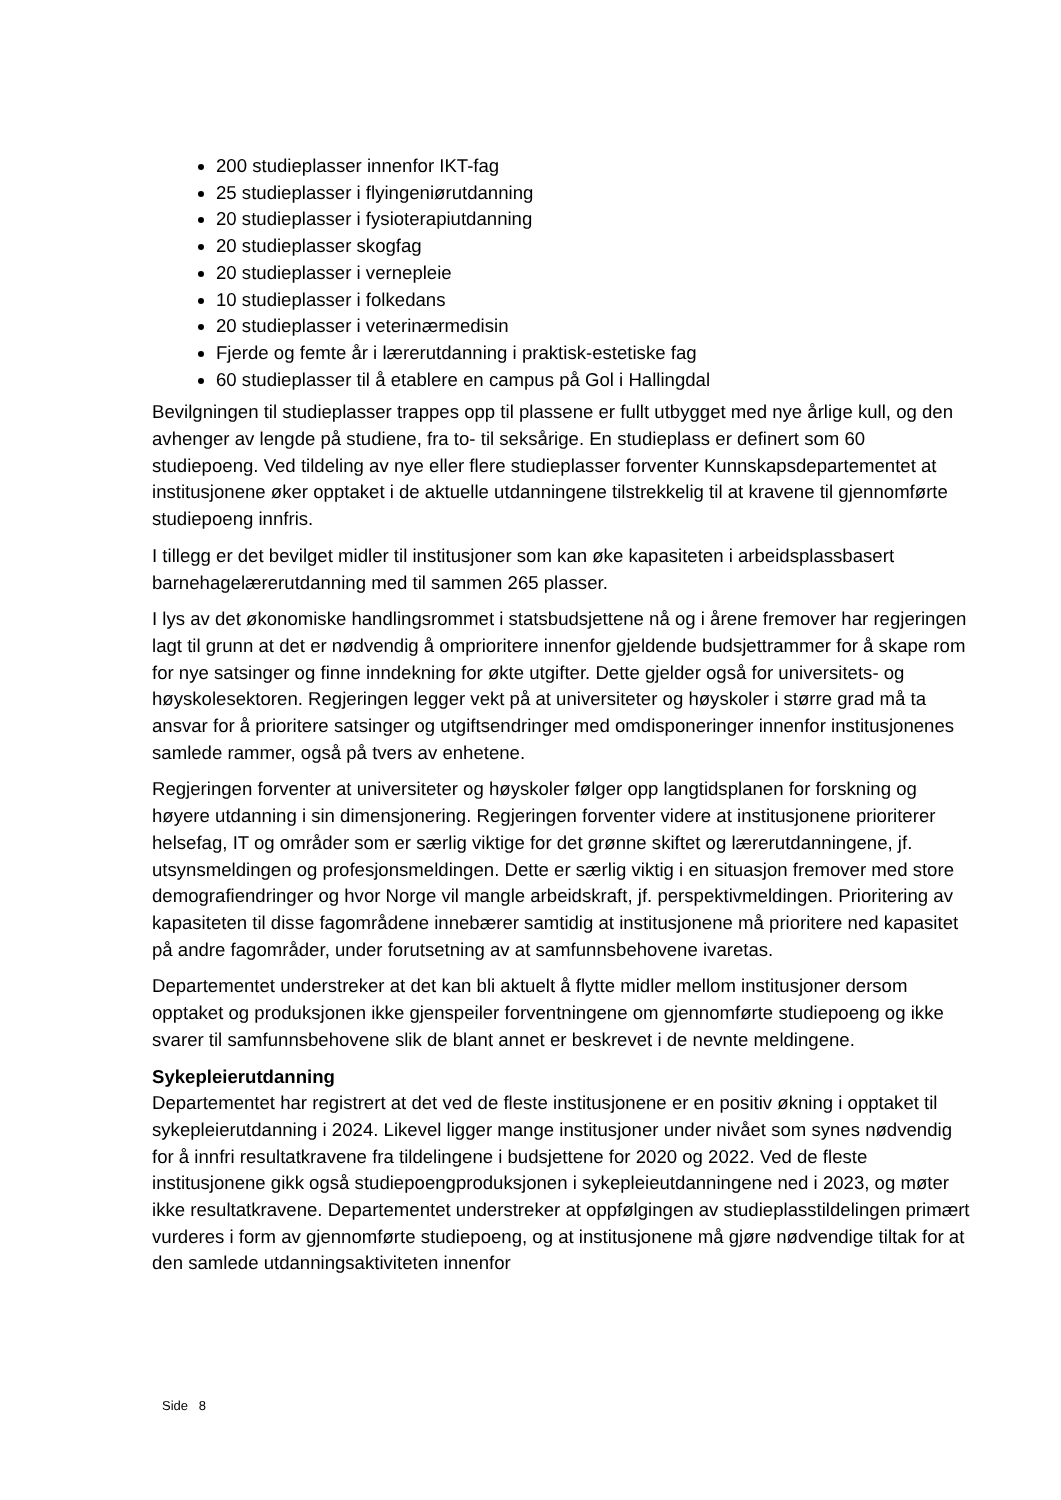200 studieplasser innenfor IKT-fag
25 studieplasser i flyingeniørutdanning
20 studieplasser i fysioterapiutdanning
20 studieplasser skogfag
20 studieplasser i vernepleie
10 studieplasser i folkedans
20 studieplasser i veterinærmedisin
Fjerde og femte år i lærerutdanning i praktisk-estetiske fag
60 studieplasser til å etablere en campus på Gol i Hallingdal
Bevilgningen til studieplasser trappes opp til plassene er fullt utbygget med nye årlige kull, og den avhenger av lengde på studiene, fra to- til seksårige. En studieplass er definert som 60 studiepoeng. Ved tildeling av nye eller flere studieplasser forventer Kunnskapsdepartementet at institusjonene øker opptaket i de aktuelle utdanningene tilstrekkelig til at kravene til gjennomførte studiepoeng innfris.
I tillegg er det bevilget midler til institusjoner som kan øke kapasiteten i arbeidsplassbasert barnehagelærerutdanning med til sammen 265 plasser.
I lys av det økonomiske handlingsrommet i statsbudsjettene nå og i årene fremover har regjeringen lagt til grunn at det er nødvendig å omprioritere innenfor gjeldende budsjettrammer for å skape rom for nye satsinger og finne inndekning for økte utgifter. Dette gjelder også for universitets- og høyskolesektoren. Regjeringen legger vekt på at universiteter og høyskoler i større grad må ta ansvar for å prioritere satsinger og utgiftsendringer med omdisponeringer innenfor institusjonenes samlede rammer, også på tvers av enhetene.
Regjeringen forventer at universiteter og høyskoler følger opp langtidsplanen for forskning og høyere utdanning i sin dimensjonering. Regjeringen forventer videre at institusjonene prioriterer helsefag, IT og områder som er særlig viktige for det grønne skiftet og lærerutdanningene, jf. utsynsmeldingen og profesjonsmeldingen. Dette er særlig viktig i en situasjon fremover med store demografiendringer og hvor Norge vil mangle arbeidskraft, jf. perspektivmeldingen. Prioritering av kapasiteten til disse fagområdene innebærer samtidig at institusjonene må prioritere ned kapasitet på andre fagområder, under forutsetning av at samfunnsbehovene ivaretas.
Departementet understreker at det kan bli aktuelt å flytte midler mellom institusjoner dersom opptaket og produksjonen ikke gjenspeiler forventningene om gjennomførte studiepoeng og ikke svarer til samfunnsbehovene slik de blant annet er beskrevet i de nevnte meldingene.
Sykepleierutdanning
Departementet har registrert at det ved de fleste institusjonene er en positiv økning i opptaket til sykepleierutdanning i 2024. Likevel ligger mange institusjoner under nivået som synes nødvendig for å innfri resultatkravene fra tildelingene i budsjettene for 2020 og 2022. Ved de fleste institusjonene gikk også studiepoengproduksjonen i sykepleieutdanningene ned i 2023, og møter ikke resultatkravene. Departementet understreker at oppfølgingen av studieplasstildelingen primært vurderes i form av gjennomførte studiepoeng, og at institusjonene må gjøre nødvendige tiltak for at den samlede utdanningsaktiviteten innenfor
Side 8